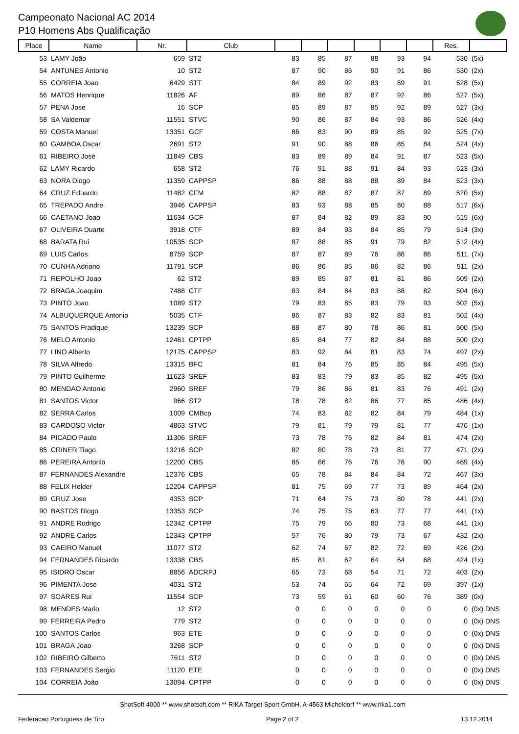Campeonato Nacional AC 2014
P10 Homens Abs Qualificação
| Place | Name | Nr. | Club | | | | | | | Res. | |
| --- | --- | --- | --- | --- | --- | --- | --- | --- | --- | --- | --- |
| 53 | LAMY João | 659 | ST2 | 83 | 85 | 87 | 88 | 93 | 94 | 530 | (5x) |
| 54 | ANTUNES Antonio | 10 | ST2 | 87 | 90 | 86 | 90 | 91 | 86 | 530 | (2x) |
| 55 | CORREIA Joao | 6429 | STT | 84 | 89 | 92 | 83 | 89 | 91 | 528 | (5x) |
| 56 | MATOS Henrique | 11826 | AF | 89 | 86 | 87 | 87 | 92 | 86 | 527 | (5x) |
| 57 | PENA Jose | 16 | SCP | 85 | 89 | 87 | 85 | 92 | 89 | 527 | (3x) |
| 58 | SA Valdemar | 11551 | STVC | 90 | 86 | 87 | 84 | 93 | 86 | 526 | (4x) |
| 59 | COSTA Manuel | 13351 | GCF | 86 | 83 | 90 | 89 | 85 | 92 | 525 | (7x) |
| 60 | GAMBOA Oscar | 2691 | ST2 | 91 | 90 | 88 | 86 | 85 | 84 | 524 | (4x) |
| 61 | RIBEIRO José | 11849 | CBS | 83 | 89 | 89 | 84 | 91 | 87 | 523 | (5x) |
| 62 | LAMY Ricardo | 658 | ST2 | 76 | 91 | 88 | 91 | 84 | 93 | 523 | (3x) |
| 63 | NORA Diogo | 11359 | CAPPSP | 86 | 88 | 88 | 88 | 89 | 84 | 523 | (3x) |
| 64 | CRUZ Eduardo | 11482 | CFM | 82 | 88 | 87 | 87 | 87 | 89 | 520 | (5x) |
| 65 | TREPADO Andre | 3946 | CAPPSP | 83 | 93 | 88 | 85 | 80 | 88 | 517 | (6x) |
| 66 | CAETANO Joao | 11634 | GCF | 87 | 84 | 82 | 89 | 83 | 90 | 515 | (6x) |
| 67 | OLIVEIRA Duarte | 3918 | CTF | 89 | 84 | 93 | 84 | 85 | 79 | 514 | (3x) |
| 68 | BARATA Rui | 10535 | SCP | 87 | 88 | 85 | 91 | 79 | 82 | 512 | (4x) |
| 69 | LUIS Carlos | 8759 | SCP | 87 | 87 | 89 | 76 | 86 | 86 | 511 | (7x) |
| 70 | CUNHA Adriano | 11791 | SCP | 86 | 86 | 85 | 86 | 82 | 86 | 511 | (2x) |
| 71 | REPOLHO Joao | 62 | ST2 | 89 | 85 | 87 | 81 | 81 | 86 | 509 | (2x) |
| 72 | BRAGA Joaquim | 7488 | CTF | 83 | 84 | 84 | 83 | 88 | 82 | 504 | (6x) |
| 73 | PINTO Joao | 1089 | ST2 | 79 | 83 | 85 | 83 | 79 | 93 | 502 | (5x) |
| 74 | ALBUQUERQUE Antonio | 5035 | CTF | 86 | 87 | 83 | 82 | 83 | 81 | 502 | (4x) |
| 75 | SANTOS Fradique | 13239 | SCP | 88 | 87 | 80 | 78 | 86 | 81 | 500 | (5x) |
| 76 | MELO Antonio | 12461 | CPTPP | 85 | 84 | 77 | 82 | 84 | 88 | 500 | (2x) |
| 77 | LINO Alberto | 12175 | CAPPSP | 83 | 92 | 84 | 81 | 83 | 74 | 497 | (2x) |
| 78 | SILVA Alfredo | 13315 | BFC | 81 | 84 | 76 | 85 | 85 | 84 | 495 | (5x) |
| 79 | PINTO Guilherme | 11623 | SREF | 83 | 83 | 79 | 83 | 85 | 82 | 495 | (5x) |
| 80 | MENDAO Antonio | 2960 | SREF | 79 | 86 | 86 | 81 | 83 | 76 | 491 | (2x) |
| 81 | SANTOS Victor | 966 | ST2 | 78 | 78 | 82 | 86 | 77 | 85 | 486 | (4x) |
| 82 | SERRA Carlos | 1009 | CMBcp | 74 | 83 | 82 | 82 | 84 | 79 | 484 | (1x) |
| 83 | CARDOSO Victor | 4863 | STVC | 79 | 81 | 79 | 79 | 81 | 77 | 476 | (1x) |
| 84 | PICADO Paulo | 11306 | SREF | 73 | 78 | 76 | 82 | 84 | 81 | 474 | (2x) |
| 85 | CRINER Tiago | 13216 | SCP | 82 | 80 | 78 | 73 | 81 | 77 | 471 | (2x) |
| 86 | PEREIRA Antonio | 12200 | CBS | 85 | 66 | 76 | 76 | 76 | 90 | 469 | (4x) |
| 87 | FERNANDES Alexandre | 12376 | CBS | 65 | 78 | 84 | 84 | 84 | 72 | 467 | (3x) |
| 88 | FELIX Helder | 12204 | CAPPSP | 81 | 75 | 69 | 77 | 73 | 89 | 464 | (2x) |
| 89 | CRUZ Jose | 4353 | SCP | 71 | 64 | 75 | 73 | 80 | 78 | 441 | (2x) |
| 90 | BASTOS Diogo | 13353 | SCP | 74 | 75 | 75 | 63 | 77 | 77 | 441 | (1x) |
| 91 | ANDRE Rodrigo | 12342 | CPTPP | 75 | 79 | 66 | 80 | 73 | 68 | 441 | (1x) |
| 92 | ANDRE Carlos | 12343 | CPTPP | 57 | 76 | 80 | 79 | 73 | 67 | 432 | (2x) |
| 93 | CAEIRO Manuel | 11077 | ST2 | 62 | 74 | 67 | 82 | 72 | 69 | 426 | (2x) |
| 94 | FERNANDES Ricardo | 13338 | CBS | 85 | 81 | 62 | 64 | 64 | 68 | 424 | (1x) |
| 95 | ISIDRO Oscar | 8856 | ADCRPJ | 65 | 73 | 68 | 54 | 71 | 72 | 403 | (2x) |
| 96 | PIMENTA Jose | 4031 | ST2 | 53 | 74 | 65 | 64 | 72 | 69 | 397 | (1x) |
| 97 | SOARES Rui | 11554 | SCP | 73 | 59 | 61 | 60 | 60 | 76 | 389 | (0x) |
| 98 | MENDES Mario | 12 | ST2 | 0 | 0 | 0 | 0 | 0 | 0 | 0 | (0x) DNS |
| 99 | FERREIRA Pedro | 779 | ST2 | 0 | 0 | 0 | 0 | 0 | 0 | 0 | (0x) DNS |
| 100 | SANTOS Carlos | 963 | ETE | 0 | 0 | 0 | 0 | 0 | 0 | 0 | (0x) DNS |
| 101 | BRAGA Joao | 3268 | SCP | 0 | 0 | 0 | 0 | 0 | 0 | 0 | (0x) DNS |
| 102 | RIBEIRO Gilberto | 7611 | ST2 | 0 | 0 | 0 | 0 | 0 | 0 | 0 | (0x) DNS |
| 103 | FERNANDES Sergio | 11120 | ETE | 0 | 0 | 0 | 0 | 0 | 0 | 0 | (0x) DNS |
| 104 | CORREIA João | 13094 | CPTPP | 0 | 0 | 0 | 0 | 0 | 0 | 0 | (0x) DNS |
ShotSoft 4000 ** www.shotsoft.com ** RIKA Target Sport GmbH, A-4563 Micheldorf ** www.rika1.com
Federacao Portuguesa de Tiro Page 2 of 2 13.12.2014